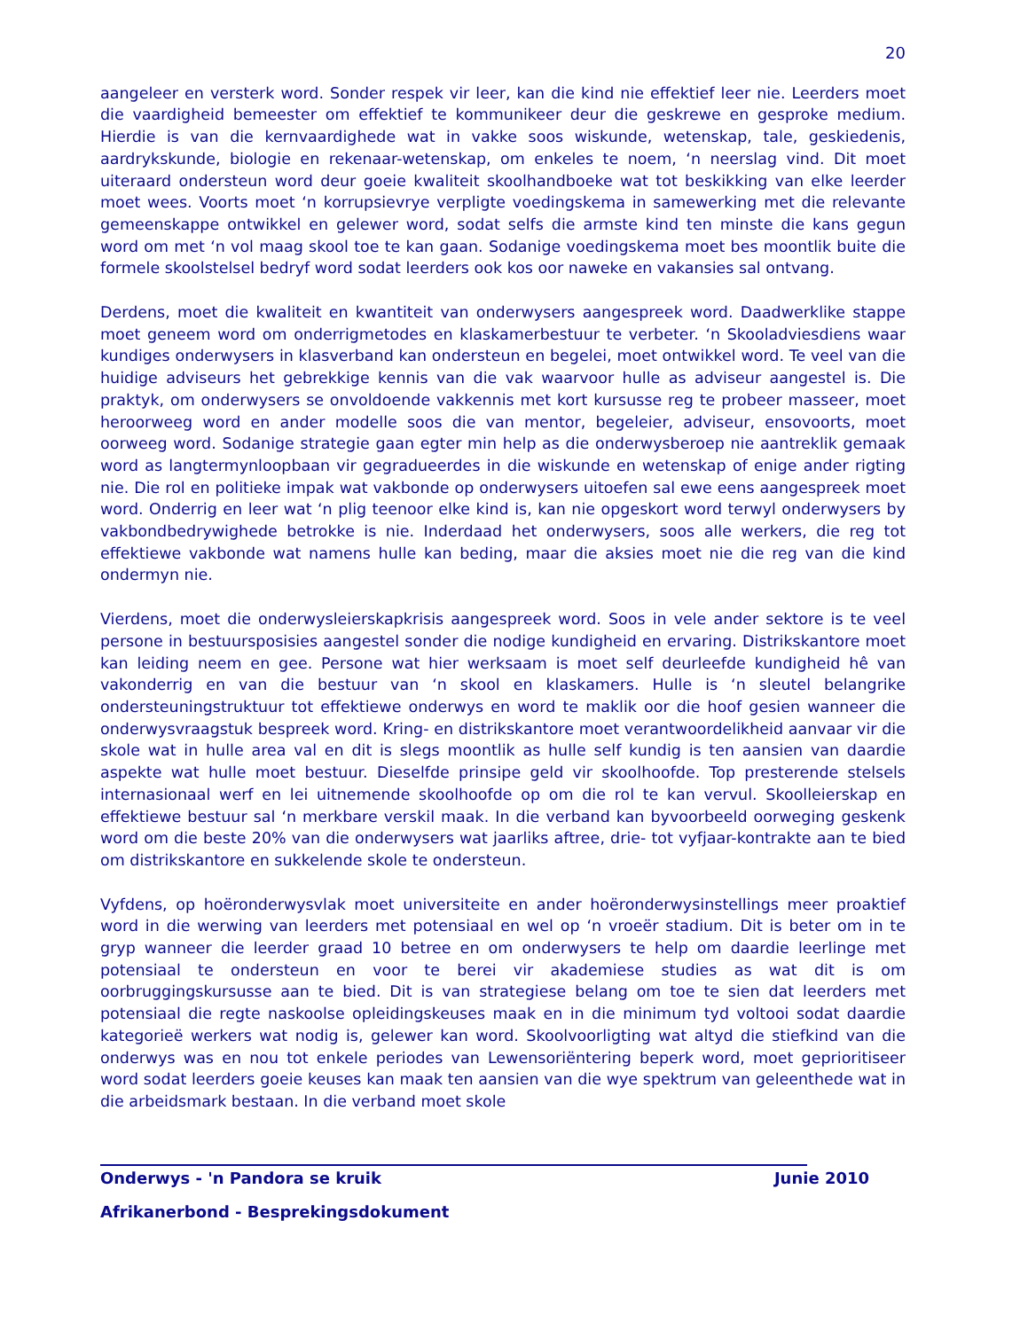20
aangeleer en versterk word. Sonder respek vir leer, kan die kind nie effektief leer nie. Leerders moet die vaardigheid bemeester om effektief te kommunikeer deur die geskrewe en gesproke medium. Hierdie is van die kernvaardighede wat in vakke soos wiskunde, wetenskap, tale, geskiedenis, aardrykskunde, biologie en rekenaar-wetenskap, om enkeles te noem, ‘n neerslag vind. Dit moet uiteraard ondersteun word deur goeie kwaliteit skoolhandboeke wat tot beskikking van elke leerder moet wees. Voorts moet ‘n korrupsievrye verpligte voedingskema in samewerking met die relevante gemeenskappe ontwikkel en gelewer word, sodat selfs die armste kind ten minste die kans gegun word om met ‘n vol maag skool toe te kan gaan. Sodanige voedingskema moet bes moontlik buite die formele skoolstelsel bedryf word sodat leerders ook kos oor naweke en vakansies sal ontvang.
Derdens, moet die kwaliteit en kwantiteit van onderwysers aangespreek word. Daadwerklike stappe moet geneem word om onderrigmetodes en klaskamerbestuur te verbeter. ‘n Skooladviesdiens waar kundiges onderwysers in klasverband kan ondersteun en begelei, moet ontwikkel word. Te veel van die huidige adviseurs het gebrekkige kennis van die vak waarvoor hulle as adviseur aangestel is. Die praktyk, om onderwysers se onvoldoende vakkennis met kort kursusse reg te probeer masseer, moet heroorweeg word en ander modelle soos die van mentor, begeleier, adviseur, ensovoorts, moet oorweeg word. Sodanige strategie gaan egter min help as die onderwysberoep nie aantreklik gemaak word as langtermynloopbaan vir gegradueerdes in die wiskunde en wetenskap of enige ander rigting nie. Die rol en politieke impak wat vakbonde op onderwysers uitoefen sal ewe eens aangespreek moet word. Onderrig en leer wat ‘n plig teenoor elke kind is, kan nie opgeskort word terwyl onderwysers by vakbondbedrywighede betrokke is nie. Inderdaad het onderwysers, soos alle werkers, die reg tot effektiewe vakbonde wat namens hulle kan beding, maar die aksies moet nie die reg van die kind ondermyn nie.
Vierdens, moet die onderwysleierskapkrisis aangespreek word. Soos in vele ander sektore is te veel persone in bestuursposisies aangestel sonder die nodige kundigheid en ervaring. Distrikskantore moet kan leiding neem en gee. Persone wat hier werksaam is moet self deurleefde kundigheid hê van vakonderrig en van die bestuur van ‘n skool en klaskamers. Hulle is ‘n sleutel belangrike ondersteuningstruktuur tot effektiewe onderwys en word te maklik oor die hoof gesien wanneer die onderwysvraagstuk bespreek word. Kring- en distrikskantore moet verantwoordelikheid aanvaar vir die skole wat in hulle area val en dit is slegs moontlik as hulle self kundig is ten aansien van daardie aspekte wat hulle moet bestuur. Dieselfde prinsipe geld vir skoolhoofde. Top presterende stelsels internasionaal werf en lei uitnemende skoolhoofde op om die rol te kan vervul. Skoolleierskap en effektiewe bestuur sal ‘n merkbare verskil maak. In die verband kan byvoorbeeld oorweging geskenk word om die beste 20% van die onderwysers wat jaarliks aftree, drie- tot vyfjaar-kontrakte aan te bied om distrikskantore en sukkelende skole te ondersteun.
Vyfdens, op hoëronderwysvlak moet universiteite en ander hoëronderwysinstellings meer proaktief word in die werwing van leerders met potensiaal en wel op ‘n vroeër stadium. Dit is beter om in te gryp wanneer die leerder graad 10 betree en om onderwysers te help om daardie leerlinge met potensiaal te ondersteun en voor te berei vir akademiese studies as wat dit is om oorbruggingskursusse aan te bied. Dit is van strategiese belang om toe te sien dat leerders met potensiaal die regte naskoolse opleidingskeuses maak en in die minimum tyd voltooi sodat daardie kategorieë werkers wat nodig is, gelewer kan word. Skoolvoorligting wat altyd die stiefkind van die onderwys was en nou tot enkele periodes van Lewensoriëntering beperk word, moet geprioritiseer word sodat leerders goeie keuses kan maak ten aansien van die wye spektrum van geleenthede wat in die arbeidsmark bestaan. In die verband moet skole
Onderwys - 'n Pandora se kruik Junie 2010
Afrikanerbond - Besprekingsdokument